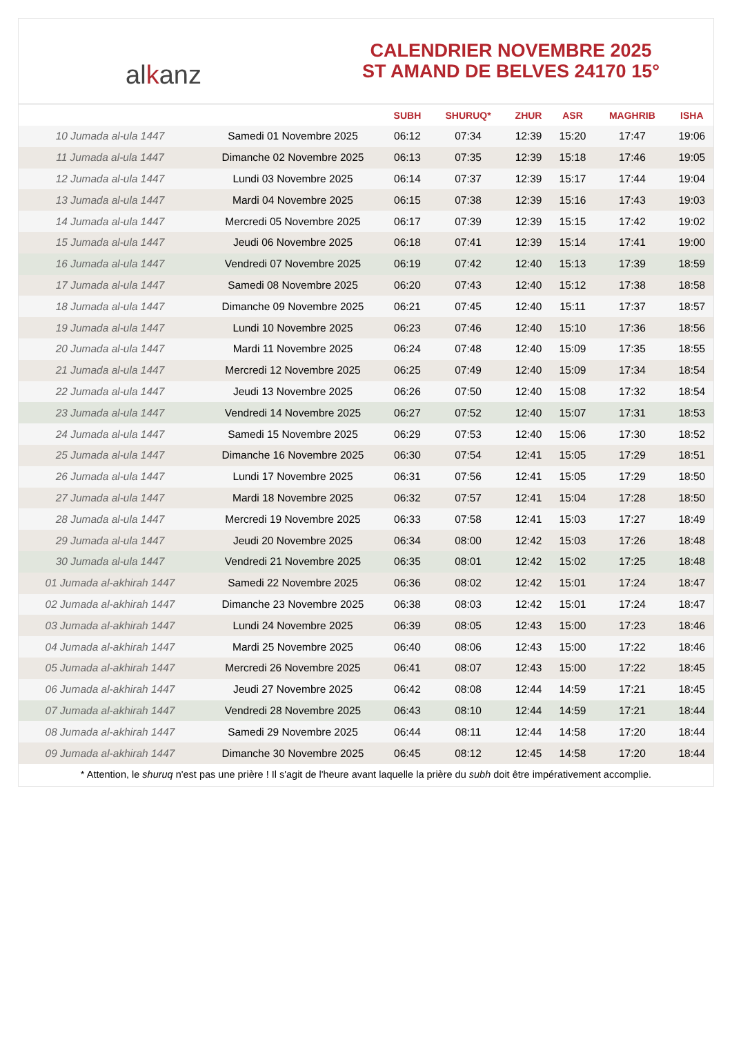alkanz
CALENDRIER NOVEMBRE 2025
ST AMAND DE BELVES 24170 15°
| | | SUBH | SHURUQ* | ZHUR | ASR | MAGHRIB | ISHA |
| --- | --- | --- | --- | --- | --- | --- | --- |
| 10 Jumada al-ula 1447 | Samedi 01 Novembre 2025 | 06:12 | 07:34 | 12:39 | 15:20 | 17:47 | 19:06 |
| 11 Jumada al-ula 1447 | Dimanche 02 Novembre 2025 | 06:13 | 07:35 | 12:39 | 15:18 | 17:46 | 19:05 |
| 12 Jumada al-ula 1447 | Lundi 03 Novembre 2025 | 06:14 | 07:37 | 12:39 | 15:17 | 17:44 | 19:04 |
| 13 Jumada al-ula 1447 | Mardi 04 Novembre 2025 | 06:15 | 07:38 | 12:39 | 15:16 | 17:43 | 19:03 |
| 14 Jumada al-ula 1447 | Mercredi 05 Novembre 2025 | 06:17 | 07:39 | 12:39 | 15:15 | 17:42 | 19:02 |
| 15 Jumada al-ula 1447 | Jeudi 06 Novembre 2025 | 06:18 | 07:41 | 12:39 | 15:14 | 17:41 | 19:00 |
| 16 Jumada al-ula 1447 | Vendredi 07 Novembre 2025 | 06:19 | 07:42 | 12:40 | 15:13 | 17:39 | 18:59 |
| 17 Jumada al-ula 1447 | Samedi 08 Novembre 2025 | 06:20 | 07:43 | 12:40 | 15:12 | 17:38 | 18:58 |
| 18 Jumada al-ula 1447 | Dimanche 09 Novembre 2025 | 06:21 | 07:45 | 12:40 | 15:11 | 17:37 | 18:57 |
| 19 Jumada al-ula 1447 | Lundi 10 Novembre 2025 | 06:23 | 07:46 | 12:40 | 15:10 | 17:36 | 18:56 |
| 20 Jumada al-ula 1447 | Mardi 11 Novembre 2025 | 06:24 | 07:48 | 12:40 | 15:09 | 17:35 | 18:55 |
| 21 Jumada al-ula 1447 | Mercredi 12 Novembre 2025 | 06:25 | 07:49 | 12:40 | 15:09 | 17:34 | 18:54 |
| 22 Jumada al-ula 1447 | Jeudi 13 Novembre 2025 | 06:26 | 07:50 | 12:40 | 15:08 | 17:32 | 18:54 |
| 23 Jumada al-ula 1447 | Vendredi 14 Novembre 2025 | 06:27 | 07:52 | 12:40 | 15:07 | 17:31 | 18:53 |
| 24 Jumada al-ula 1447 | Samedi 15 Novembre 2025 | 06:29 | 07:53 | 12:40 | 15:06 | 17:30 | 18:52 |
| 25 Jumada al-ula 1447 | Dimanche 16 Novembre 2025 | 06:30 | 07:54 | 12:41 | 15:05 | 17:29 | 18:51 |
| 26 Jumada al-ula 1447 | Lundi 17 Novembre 2025 | 06:31 | 07:56 | 12:41 | 15:05 | 17:29 | 18:50 |
| 27 Jumada al-ula 1447 | Mardi 18 Novembre 2025 | 06:32 | 07:57 | 12:41 | 15:04 | 17:28 | 18:50 |
| 28 Jumada al-ula 1447 | Mercredi 19 Novembre 2025 | 06:33 | 07:58 | 12:41 | 15:03 | 17:27 | 18:49 |
| 29 Jumada al-ula 1447 | Jeudi 20 Novembre 2025 | 06:34 | 08:00 | 12:42 | 15:03 | 17:26 | 18:48 |
| 30 Jumada al-ula 1447 | Vendredi 21 Novembre 2025 | 06:35 | 08:01 | 12:42 | 15:02 | 17:25 | 18:48 |
| 01 Jumada al-akhirah 1447 | Samedi 22 Novembre 2025 | 06:36 | 08:02 | 12:42 | 15:01 | 17:24 | 18:47 |
| 02 Jumada al-akhirah 1447 | Dimanche 23 Novembre 2025 | 06:38 | 08:03 | 12:42 | 15:01 | 17:24 | 18:47 |
| 03 Jumada al-akhirah 1447 | Lundi 24 Novembre 2025 | 06:39 | 08:05 | 12:43 | 15:00 | 17:23 | 18:46 |
| 04 Jumada al-akhirah 1447 | Mardi 25 Novembre 2025 | 06:40 | 08:06 | 12:43 | 15:00 | 17:22 | 18:46 |
| 05 Jumada al-akhirah 1447 | Mercredi 26 Novembre 2025 | 06:41 | 08:07 | 12:43 | 15:00 | 17:22 | 18:45 |
| 06 Jumada al-akhirah 1447 | Jeudi 27 Novembre 2025 | 06:42 | 08:08 | 12:44 | 14:59 | 17:21 | 18:45 |
| 07 Jumada al-akhirah 1447 | Vendredi 28 Novembre 2025 | 06:43 | 08:10 | 12:44 | 14:59 | 17:21 | 18:44 |
| 08 Jumada al-akhirah 1447 | Samedi 29 Novembre 2025 | 06:44 | 08:11 | 12:44 | 14:58 | 17:20 | 18:44 |
| 09 Jumada al-akhirah 1447 | Dimanche 30 Novembre 2025 | 06:45 | 08:12 | 12:45 | 14:58 | 17:20 | 18:44 |
* Attention, le shuruq n'est pas une prière ! Il s'agit de l'heure avant laquelle la prière du subh doit être impérativement accomplie.